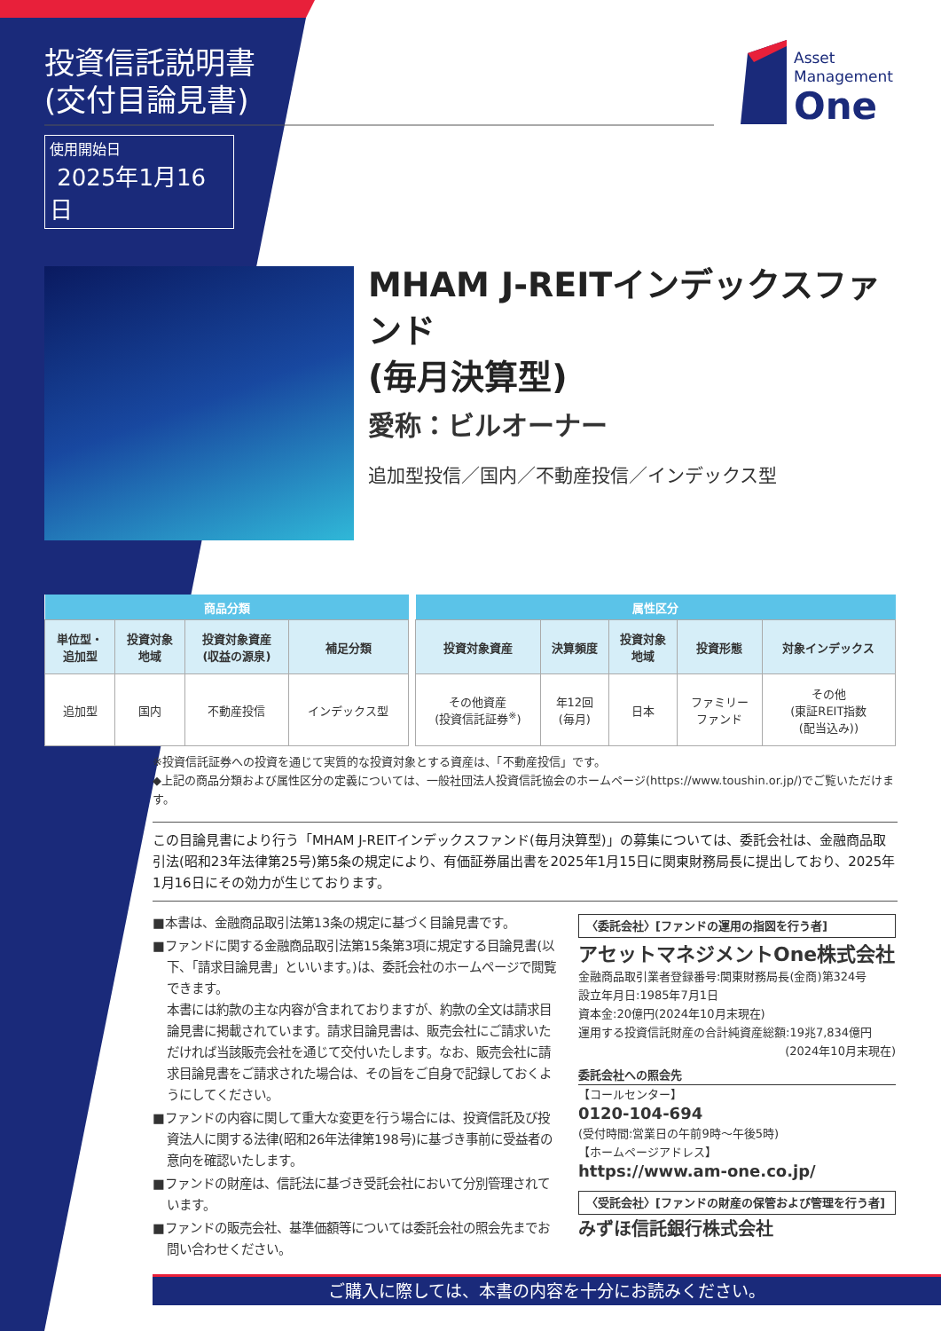投資信託説明書
(交付目論見書)
使用開始日
2025年1月16日
Asset
Management
One
MHAM J-REITインデックスファンド
(毎月決算型)
愛称：ビルオーナー
追加型投信／国内／不動産投信／インデックス型
| 商品分類 | | | |
| --- | --- | --- | --- |
| 単位型・ 追加型 | 投資対象 地域 | 投資対象資産 (収益の源泉) | 補足分類 |
| 追加型 | 国内 | 不動産投信 | インデックス型 |
| 属性区分 | | | | |
| --- | --- | --- | --- | --- |
| 投資対象資産 | 決算頻度 | 投資対象 地域 | 投資形態 | 対象インデックス |
| その他資産 (投資信託証券<sup>※</sup>) | 年12回 (毎月) | 日本 | ファミリー ファンド | その他 (東証REIT指数 (配当込み)) |
※投資信託証券への投資を通じて実質的な投資対象とする資産は、「不動産投信」です。
◆上記の商品分類および属性区分の定義については、一般社団法人投資信託協会のホームページ(https://www.toushin.or.jp/)でご覧いただけます。
この目論見書により行う「MHAM J-REITインデックスファンド(毎月決算型)」の募集については、委託会社は、金融商品取引法(昭和23年法律第25号)第5条の規定により、有価証券届出書を2025年1月15日に関東財務局長に提出しており、2025年1月16日にその効力が生じております。
■本書は、金融商品取引法第13条の規定に基づく目論見書です。
■ファンドに関する金融商品取引法第15条第3項に規定する目論見書(以下、「請求目論見書」といいます。)は、委託会社のホームページで閲覧できます。
本書には約款の主な内容が含まれておりますが、約款の全文は請求目論見書に掲載されています。請求目論見書は、販売会社にご請求いただければ当該販売会社を通じて交付いたします。なお、販売会社に請求目論見書をご請求された場合は、その旨をご自身で記録しておくようにしてください。
■ファンドの内容に関して重大な変更を行う場合には、投資信託及び投資法人に関する法律(昭和26年法律第198号)に基づき事前に受益者の意向を確認いたします。
■ファンドの財産は、信託法に基づき受託会社において分別管理されています。
■ファンドの販売会社、基準価額等については委託会社の照会先までお問い合わせください。
〈委託会社〉[ファンドの運用の指図を行う者]
アセットマネジメントOne株式会社
金融商品取引業者登録番号:関東財務局長(金商)第324号
設立年月日:1985年7月1日
資本金:20億円(2024年10月末現在)
運用する投資信託財産の合計純資産総額:19兆7,834億円
(2024年10月末現在)
委託会社への照会先
【コールセンター】
0120-104-694
(受付時間:営業日の午前9時～午後5時)
【ホームページアドレス】
https://www.am-one.co.jp/
〈受託会社〉[ファンドの財産の保管および管理を行う者]
みずほ信託銀行株式会社
ご購入に際しては、本書の内容を十分にお読みください。